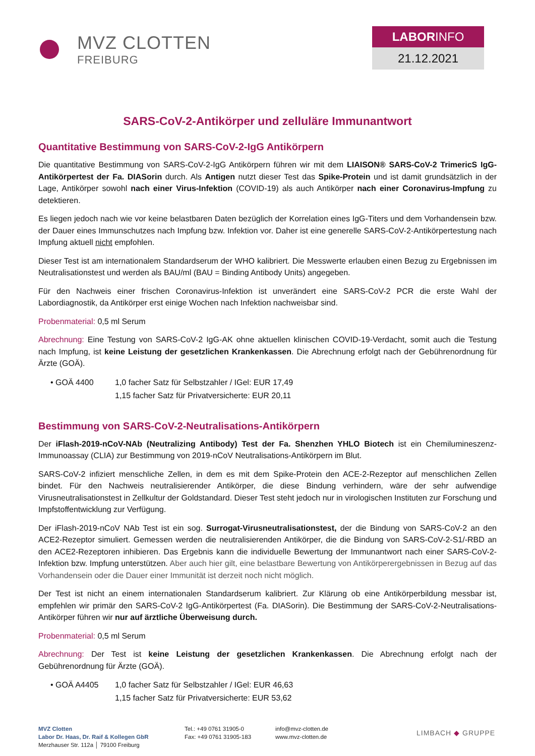MVZ CLOTTEN
FREIBURG
LABORINFO
21.12.2021
SARS-CoV-2-Antikörper und zelluläre Immunantwort
Quantitative Bestimmung von SARS-CoV-2-IgG Antikörpern
Die quantitative Bestimmung von SARS-CoV-2-IgG Antikörpern führen wir mit dem LIAISON® SARS-CoV-2 TrimericS IgG-Antikörpertest der Fa. DIASorin durch. Als Antigen nutzt dieser Test das Spike-Protein und ist damit grundsätzlich in der Lage, Antikörper sowohl nach einer Virus-Infektion (COVID-19) als auch Antikörper nach einer Coronavirus-Impfung zu detektieren.
Es liegen jedoch nach wie vor keine belastbaren Daten bezüglich der Korrelation eines IgG-Titers und dem Vorhandensein bzw. der Dauer eines Immunschutzes nach Impfung bzw. Infektion vor. Daher ist eine generelle SARS-CoV-2-Antikörpertestung nach Impfung aktuell nicht empfohlen.
Dieser Test ist am internationalem Standardserum der WHO kalibriert. Die Messwerte erlauben einen Bezug zu Ergebnissen im Neutralisationstest und werden als BAU/ml (BAU = Binding Antibody Units) angegeben.
Für den Nachweis einer frischen Coronavirus-Infektion ist unverändert eine SARS-CoV-2 PCR die erste Wahl der Labordiagnostik, da Antikörper erst einige Wochen nach Infektion nachweisbar sind.
Probenmaterial: 0,5 ml Serum
Abrechnung: Eine Testung von SARS-CoV-2 IgG-AK ohne aktuellen klinischen COVID-19-Verdacht, somit auch die Testung nach Impfung, ist keine Leistung der gesetzlichen Krankenkassen. Die Abrechnung erfolgt nach der Gebührenordnung für Ärzte (GOÄ).
| • GOÄ 4400 | 1,0 facher Satz für Selbstzahler / IGel: EUR 17,49 |
| | 1,15 facher Satz für Privatversicherte: EUR 20,11 |
Bestimmung von SARS-CoV-2-Neutralisations-Antikörpern
Der iFlash-2019-nCoV-NAb (Neutralizing Antibody) Test der Fa. Shenzhen YHLO Biotech ist ein Chemilumineszenz-Immunoassay (CLIA) zur Bestimmung von 2019-nCoV Neutralisations-Antikörpern im Blut.
SARS-CoV-2 infiziert menschliche Zellen, in dem es mit dem Spike-Protein den ACE-2-Rezeptor auf menschlichen Zellen bindet. Für den Nachweis neutralisierender Antikörper, die diese Bindung verhindern, wäre der sehr aufwendige Virusneutralisationstest in Zellkultur der Goldstandard. Dieser Test steht jedoch nur in virologischen Instituten zur Forschung und Impfstoffentwicklung zur Verfügung.
Der iFlash-2019-nCoV NAb Test ist ein sog. Surrogat-Virusneutralisationstest, der die Bindung von SARS-CoV-2 an den ACE2-Rezeptor simuliert. Gemessen werden die neutralisierenden Antikörper, die die Bindung von SARS-CoV-2-S1/-RBD an den ACE2-Rezeptoren inhibieren. Das Ergebnis kann die individuelle Bewertung der Immunantwort nach einer SARS-CoV-2-Infektion bzw. Impfung unterstützen. Aber auch hier gilt, eine belastbare Bewertung von Antikörperergebnissen in Bezug auf das Vorhandensein oder die Dauer einer Immunität ist derzeit noch nicht möglich.
Der Test ist nicht an einem internationalen Standardserum kalibriert. Zur Klärung ob eine Antikörperbildung messbar ist, empfehlen wir primär den SARS-CoV-2 IgG-Antikörpertest (Fa. DIASorin). Die Bestimmung der SARS-CoV-2-Neutralisations-Antikörper führen wir nur auf ärztliche Überweisung durch.
Probenmaterial: 0,5 ml Serum
Abrechnung: Der Test ist keine Leistung der gesetzlichen Krankenkassen. Die Abrechnung erfolgt nach der Gebührenordnung für Ärzte (GOÄ).
| • GOÄ A4405 | 1,0 facher Satz für Selbstzahler / IGel: EUR 46,63 |
| | 1,15 facher Satz für Privatversicherte: EUR 53,62 |
MVZ Clotten
Labor Dr. Haas, Dr. Raif & Kollegen GbR
Merzhauser Str. 112a │ 79100 Freiburg
Tel.: +49 0761 31905-0
Fax: +49 0761 31905-183
info@mvz-clotten.de
www.mvz-clotten.de
LIMBACH ◆ GRUPPE